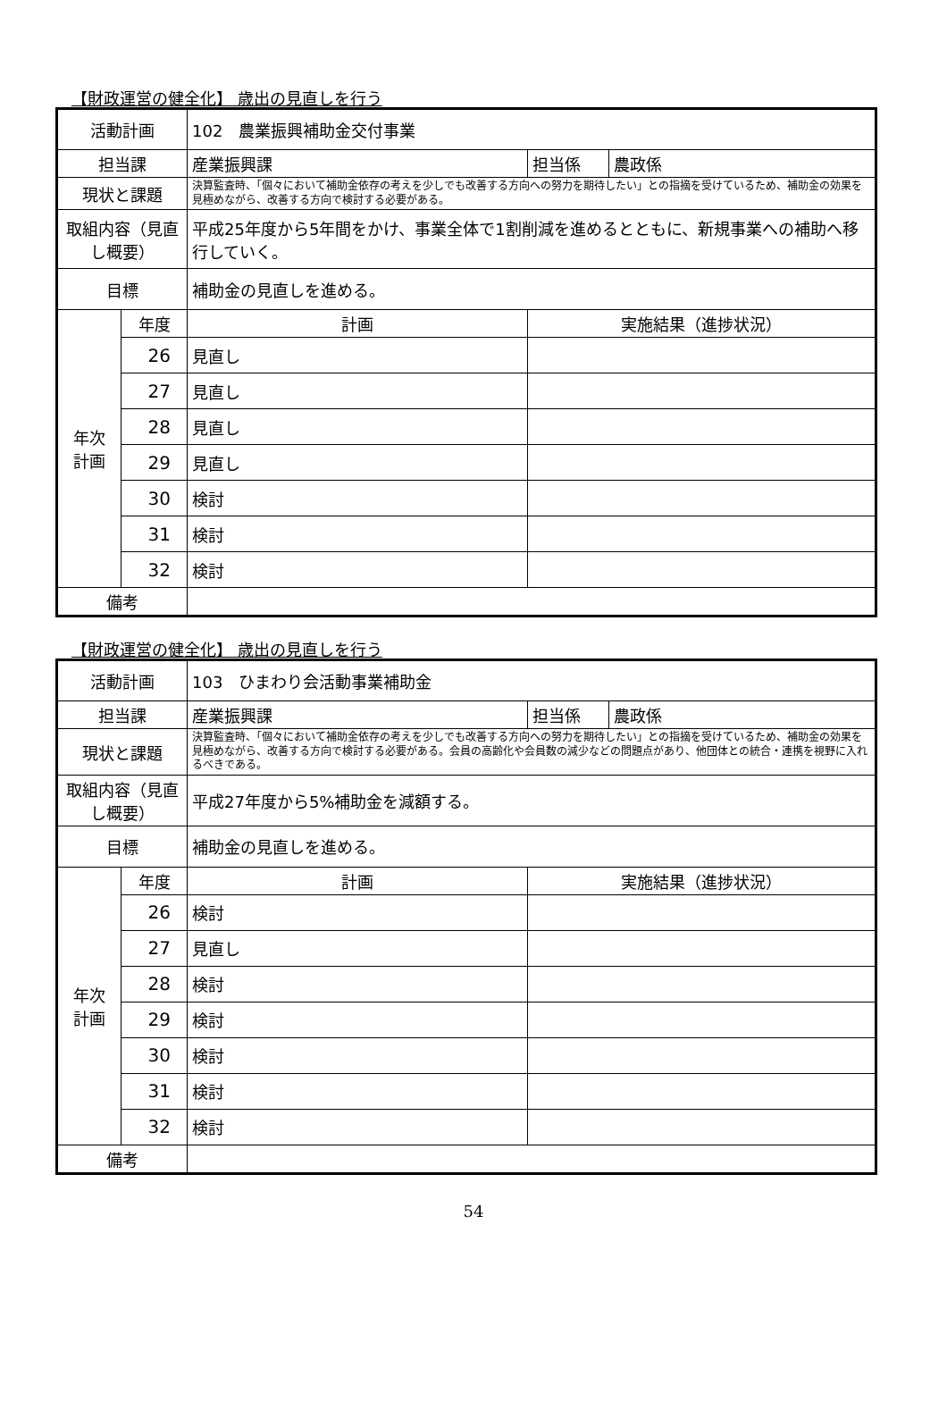【財政運営の健全化】 歳出の見直しを行う
| 活動計画 | | 102 農業振興補助金交付事業 | | |
| 担当課 | | 産業振興課 | 担当係 | 農政係 |
| 現状と課題 | | 決算監査時、「個々において補助金依存の考えを少しでも改善する方向への努力を期待したい」との指摘を受けているため、補助金の効果を見極めながら、改善する方向で検討する必要がある。 | | |
| 取組内容（見直し概要） | | 平成25年度から5年間をかけ、事業全体で1割削減を進めるとともに、新規事業への補助へ移行していく。 | | |
| 目標 | | 補助金の見直しを進める。 | | |
| 年次 計画 | 年度 | 計画 | 実施結果（進捗状況） | |
| | 26 | 見直し | | |
| | 27 | 見直し | | |
| | 28 | 見直し | | |
| | 29 | 見直し | | |
| | 30 | 検討 | | |
| | 31 | 検討 | | |
| | 32 | 検討 | | |
| 備考 | | | | |
【財政運営の健全化】 歳出の見直しを行う
| 活動計画 | | 103 ひまわり会活動事業補助金 | | |
| 担当課 | | 産業振興課 | 担当係 | 農政係 |
| 現状と課題 | | 決算監査時、「個々において補助金依存の考えを少しでも改善する方向への努力を期待したい」との指摘を受けているため、補助金の効果を見極めながら、改善する方向で検討する必要がある。会員の高齢化や会員数の減少などの問題点があり、他団体との統合・連携を視野に入れるべきである。 | | |
| 取組内容（見直し概要） | | 平成27年度から5%補助金を減額する。 | | |
| 目標 | | 補助金の見直しを進める。 | | |
| 年次 計画 | 年度 | 計画 | 実施結果（進捗状況） | |
| | 26 | 検討 | | |
| | 27 | 見直し | | |
| | 28 | 検討 | | |
| | 29 | 検討 | | |
| | 30 | 検討 | | |
| | 31 | 検討 | | |
| | 32 | 検討 | | |
| 備考 | | | | |
54